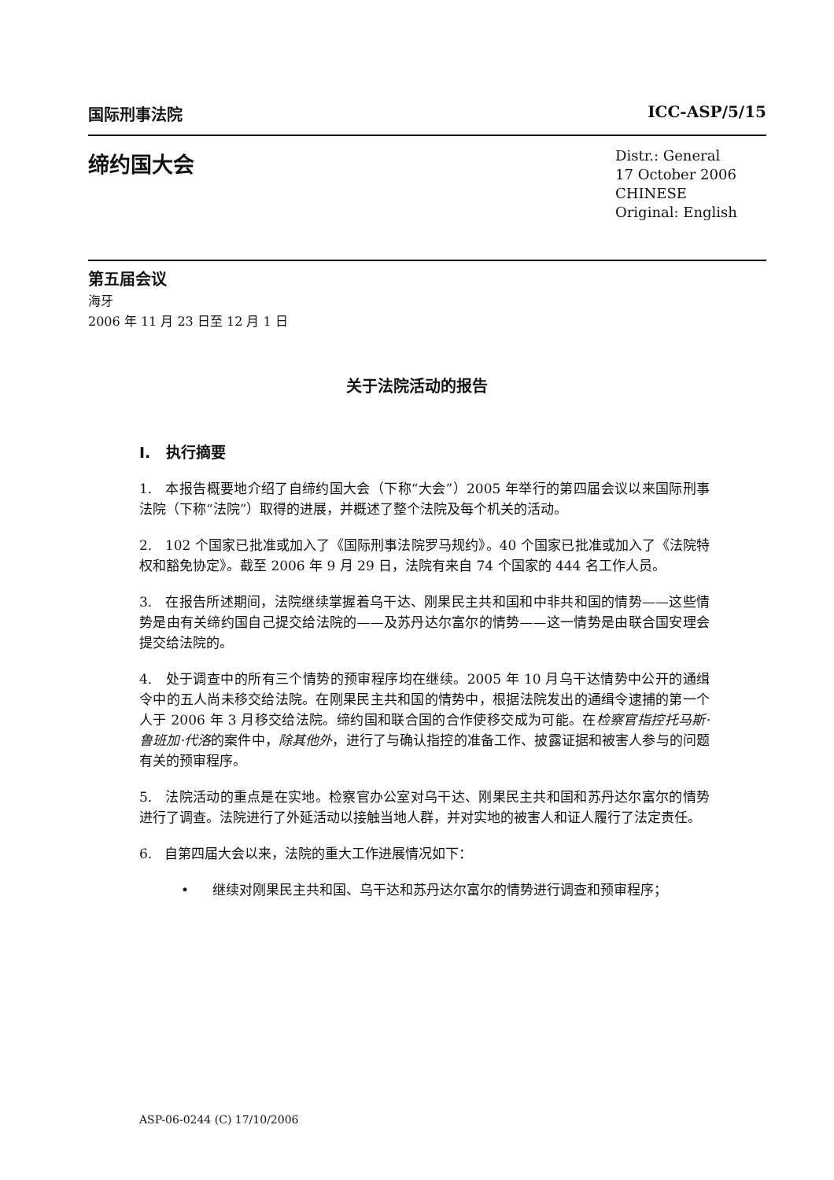国际刑事法院 ICC-ASP/5/15
缔约国大会
Distr.: General
17 October 2006
CHINESE
Original: English
第五届会议
海牙
2006 年 11 月 23 日至 12 月 1 日
关于法院活动的报告
I. 执行摘要
1. 本报告概要地介绍了自缔约国大会（下称“大会”）2005 年举行的第四届会议以来国际刑事法院（下称“法院”）取得的进展，并概述了整个法院及每个机关的活动。
2. 102 个国家已批准或加入了《国际刑事法院罗马规约》。40 个国家已批准或加入了《法院特权和豁免协定》。截至 2006 年 9 月 29 日，法院有来自 74 个国家的 444 名工作人员。
3. 在报告所述期间，法院继续掌握着乌干达、刚果民主共和国和中非共和国的情势——这些情势是由有关缔约国自己提交给法院的——及苏丹达尔富尔的情势——这一情势是由联合国安理会提交给法院的。
4. 处于调查中的所有三个情势的预审程序均在继续。2005 年 10 月乌干达情势中公开的通缉令中的五人尚未移交给法院。在刚果民主共和国的情势中，根据法院发出的通缉令逮捕的第一个人于 2006 年 3 月移交给法院。缔约国和联合国的合作使移交成为可能。在检察官指控托马斯·鲁班加·代洛的案件中，除其他外，进行了与确认指控的准备工作、披露证据和被害人参与的问题有关的预审程序。
5. 法院活动的重点是在实地。检察官办公室对乌干达、刚果民主共和国和苏丹达尔富尔的情势进行了调查。法院进行了外延活动以接触当地人群，并对实地的被害人和证人履行了法定责任。
6. 自第四届大会以来，法院的重大工作进展情况如下：
• 继续对刚果民主共和国、乌干达和苏丹达尔富尔的情势进行调查和预审程序；
ASP-06-0244 (C) 17/10/2006